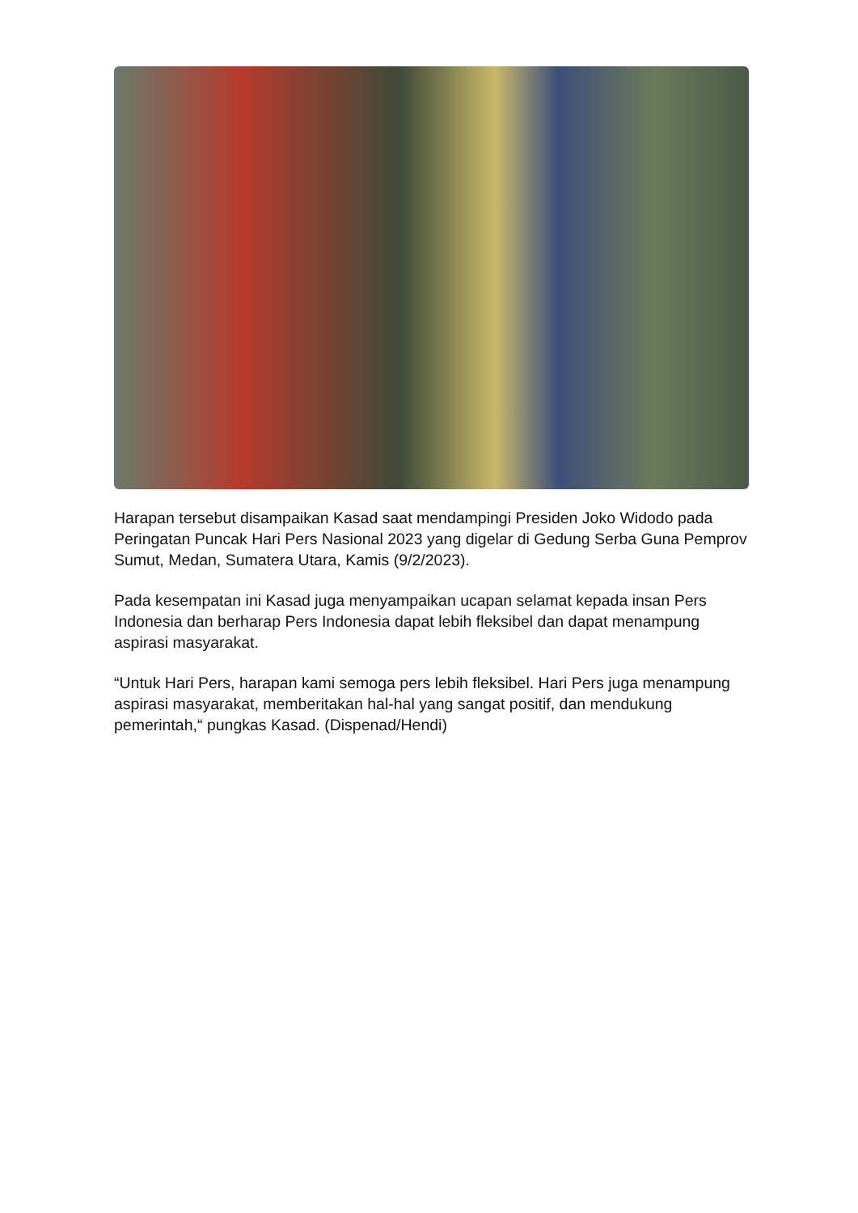Harapan tersebut disampaikan Kasad saat mendampingi Presiden Joko Widodo pada Peringatan Puncak Hari Pers Nasional 2023 yang digelar di Gedung Serba Guna Pemprov Sumut, Medan, Sumatera Utara, Kamis (9/2/2023).
Pada kesempatan ini Kasad juga menyampaikan ucapan selamat kepada insan Pers Indonesia dan berharap Pers Indonesia dapat lebih fleksibel dan dapat menampung aspirasi masyarakat.
“Untuk Hari Pers, harapan kami semoga pers lebih fleksibel. Hari Pers juga menampung aspirasi masyarakat, memberitakan hal-hal yang sangat positif, dan mendukung pemerintah,“ pungkas Kasad. (Dispenad/Hendi)